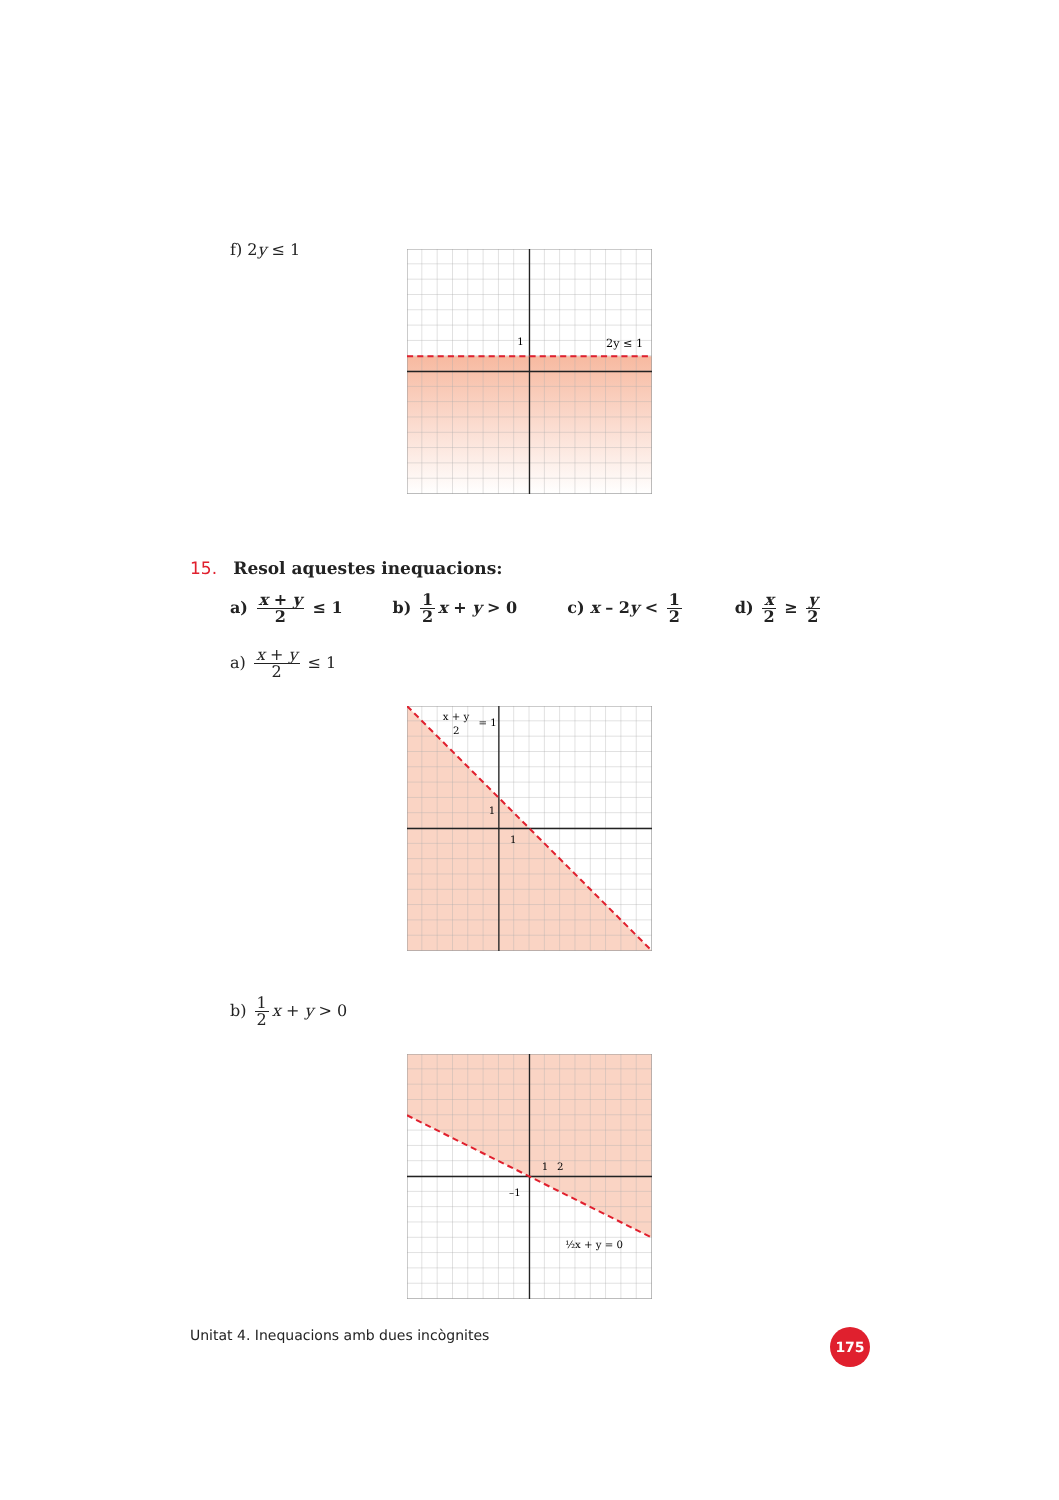f) 2y ≤ 1
1
2y ≤ 1
15. Resol aquestes inequacions:
a) x + y 2 ≤ 1 b) 1 2 x + y > 0 c) x – 2y < 1 2
d) x 2 ≥ y 2
a) x + y 2 ≤ 1
1
1
x + y
2
= 1
b) 1 2 x + y > 0
1
2
–1
½x + y = 0
Unitat 4. Inequacions amb dues incògnites 175